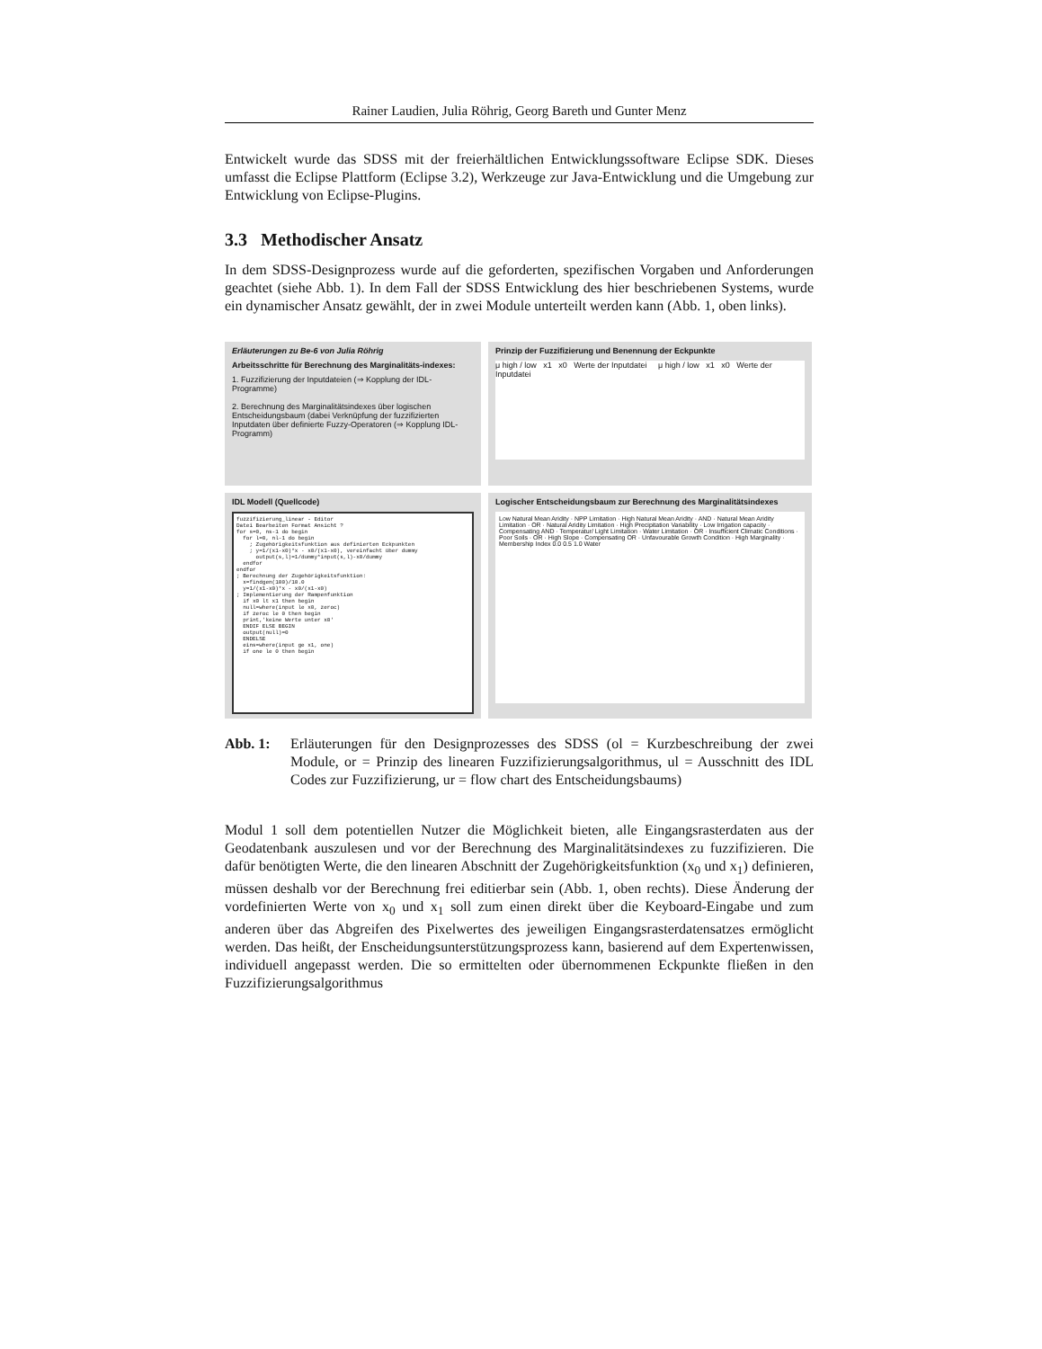Rainer Laudien, Julia Röhrig, Georg Bareth und Gunter Menz
Entwickelt wurde das SDSS mit der freierhältlichen Entwicklungssoftware Eclipse SDK. Dieses umfasst die Eclipse Plattform (Eclipse 3.2), Werkzeuge zur Java-Entwicklung und die Umgebung zur Entwicklung von Eclipse-Plugins.
3.3 Methodischer Ansatz
In dem SDSS-Designprozess wurde auf die geforderten, spezifischen Vorgaben und Anforderungen geachtet (siehe Abb. 1). In dem Fall der SDSS Entwicklung des hier beschriebenen Systems, wurde ein dynamischer Ansatz gewählt, der in zwei Module unterteilt werden kann (Abb. 1, oben links).
Erläuterungen zu Be-6 von Julia Röhrig
Arbeitsschritte für Berechnung des Marginalitäts-indexes:
1. Fuzzifizierung der Inputdateien (⇒ Kopplung der IDL-Programme)
2. Berechnung des Marginalitätsindexes über logischen Entscheidungsbaum (dabei Verknüpfung der fuzzifizierten Inputdaten über definierte Fuzzy-Operatoren (⇒ Kopplung IDL-Programm)
Prinzip der Fuzzifizierung und Benennung der Eckpunkte
μ high / low x1 x0 Werte der Inputdatei μ high / low x1 x0 Werte der Inputdatei
IDL Modell (Quellcode)
fuzzifizierung_linear - Editor Datei Bearbeiten Format Ansicht ? for s=0, ns-1 do begin for l=0, nl-1 do begin ; Zugehörigkeitsfunktion aus definierten Eckpunkten ; y=1/(x1-x0)*x - x0/(x1-x0), vereinfacht über dummy output(s,l)=1/dummy*input(s,l)-x0/dummy endfor endfor ; Berechnung der Zugehörigkeitsfunktion: x=findgen(100)/10.0 y=1/(x1-x0)*x - x0/(x1-x0) ; Implementierung der Rampenfunktion if x0 lt x1 then begin null=where(input le x0, zeroc) if zeroc le 0 then begin print,'keine Werte unter x0' ENDIF ELSE BEGIN output(null)=0 ENDELSE eins=where(input ge x1, one) if one le 0 then begin
Logischer Entscheidungsbaum zur Berechnung des Marginalitätsindexes
Low Natural Mean Aridity · NPP Limitation · High Natural Mean Aridity · AND · Natural Mean Aridity Limitation · OR · Natural Aridity Limitation · High Precipitation Variability · Low Irrigation capacity · Compensating AND · Temperatur/ Light Limitation · Water Limitation · OR · Insufficient Climatic Conditions · Poor Soils · OR · High Slope · Compensating OR · Unfavourable Growth Condition · High Marginality · Membership Index 0.0 0.5 1.0 Water
Abb. 1: Erläuterungen für den Designprozesses des SDSS (ol = Kurzbeschreibung der zwei Module, or = Prinzip des linearen Fuzzifizierungsalgorithmus, ul = Ausschnitt des IDL Codes zur Fuzzifizierung, ur = flow chart des Entscheidungsbaums)
Modul 1 soll dem potentiellen Nutzer die Möglichkeit bieten, alle Eingangsrasterdaten aus der Geodatenbank auszulesen und vor der Berechnung des Marginalitätsindexes zu fuzzifizieren. Die dafür benötigten Werte, die den linearen Abschnitt der Zugehörigkeitsfunktion (x<sub>0</sub> und x<sub>1</sub>) definieren, müssen deshalb vor der Berechnung frei editierbar sein (Abb. 1, oben rechts). Diese Änderung der vordefinierten Werte von x<sub>0</sub> und x<sub>1</sub> soll zum einen direkt über die Keyboard-Eingabe und zum anderen über das Abgreifen des Pixelwertes des jeweiligen Eingangsrasterdatensatzes ermöglicht werden. Das heißt, der Enscheidungsunterstützungsprozess kann, basierend auf dem Expertenwissen, individuell angepasst werden. Die so ermittelten oder übernommenen Eckpunkte fließen in den Fuzzifizierungsalgorithmus